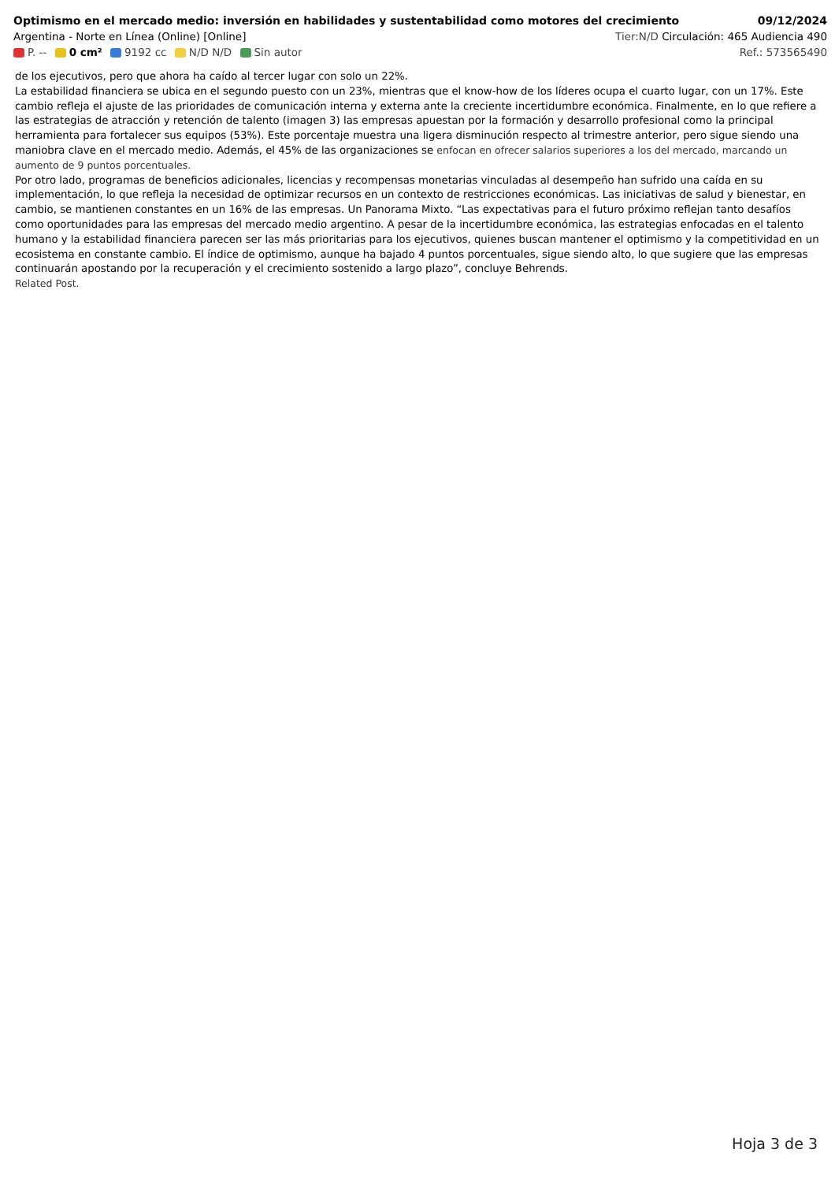Optimismo en el mercado medio: inversión en habilidades y sustentabilidad como motores del crecimiento 09/12/2024
Argentina - Norte en Línea (Online) [Online] Tier:N/D Circulación: 465 Audiencia 490
P. -- 0 cm² 9192 cc N/D N/D Sin autor Ref.: 573565490
de los ejecutivos, pero que ahora ha caído al tercer lugar con solo un 22%.
La estabilidad financiera se ubica en el segundo puesto con un 23%, mientras que el know-how de los líderes ocupa el cuarto lugar, con un 17%. Este cambio refleja el ajuste de las prioridades de comunicación interna y externa ante la creciente incertidumbre económica. Finalmente, en lo que refiere a las estrategias de atracción y retención de talento (imagen 3) las empresas apuestan por la formación y desarrollo profesional como la principal herramienta para fortalecer sus equipos (53%). Este porcentaje muestra una ligera disminución respecto al trimestre anterior, pero sigue siendo una maniobra clave en el mercado medio. Además, el 45% de las organizaciones se enfocan en ofrecer salarios superiores a los del mercado, marcando un aumento de 9 puntos porcentuales.
Por otro lado, programas de beneficios adicionales, licencias y recompensas monetarias vinculadas al desempeño han sufrido una caída en su implementación, lo que refleja la necesidad de optimizar recursos en un contexto de restricciones económicas. Las iniciativas de salud y bienestar, en cambio, se mantienen constantes en un 16% de las empresas. Un Panorama Mixto. “Las expectativas para el futuro próximo reflejan tanto desafíos como oportunidades para las empresas del mercado medio argentino. A pesar de la incertidumbre económica, las estrategias enfocadas en el talento humano y la estabilidad financiera parecen ser las más prioritarias para los ejecutivos, quienes buscan mantener el optimismo y la competitividad en un ecosistema en constante cambio. El índice de optimismo, aunque ha bajado 4 puntos porcentuales, sigue siendo alto, lo que sugiere que las empresas continuarán apostando por la recuperación y el crecimiento sostenido a largo plazo”, concluye Behrends.
Related Post.
Hoja 3 de 3